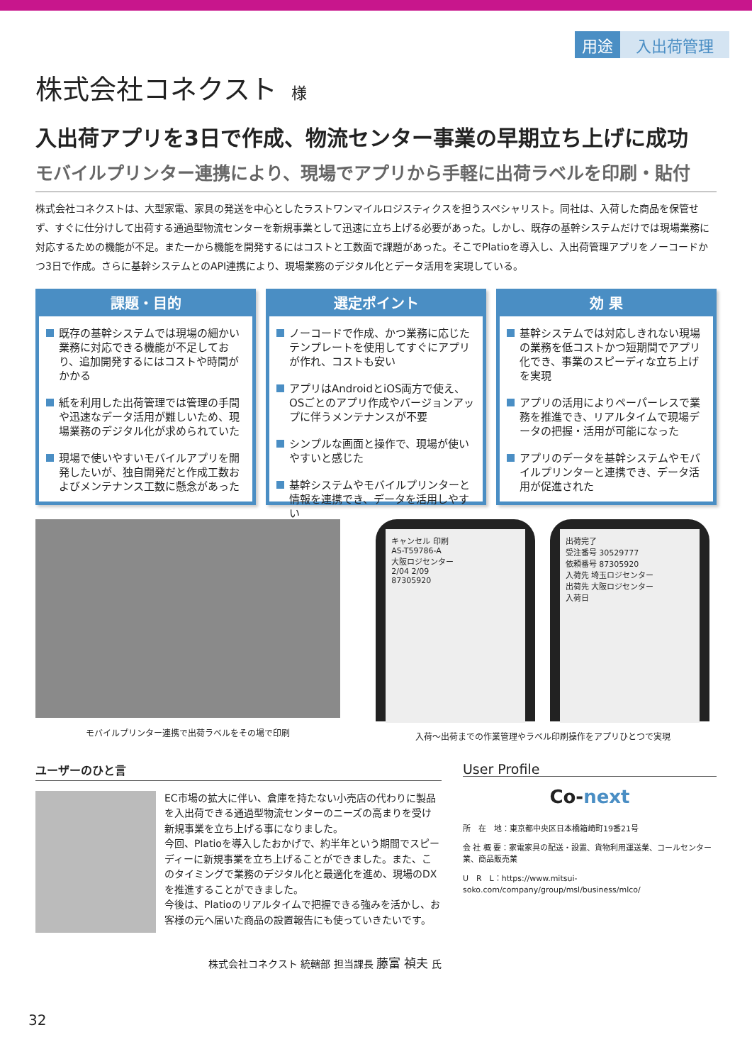用途 入出荷管理
株式会社コネクスト 様
入出荷アプリを3日で作成、物流センター事業の早期立ち上げに成功
モバイルプリンター連携により、現場でアプリから手軽に出荷ラベルを印刷・貼付
株式会社コネクストは、大型家電、家具の発送を中心としたラストワンマイルロジスティクスを担うスペシャリスト。同社は、入荷した商品を保管せず、すぐに仕分けして出荷する通過型物流センターを新規事業として迅速に立ち上げる必要があった。しかし、既存の基幹システムだけでは現場業務に対応するための機能が不足。また一から機能を開発するにはコストと工数面で課題があった。そこでPlatioを導入し、入出荷管理アプリをノーコードかつ3日で作成。さらに基幹システムとのAPI連携により、現場業務のデジタル化とデータ活用を実現している。
課題・目的
既存の基幹システムでは現場の細かい業務に対応できる機能が不足しており、追加開発するにはコストや時間がかかる
紙を利用した出荷管理では管理の手間や迅速なデータ活用が難しいため、現場業務のデジタル化が求められていた
現場で使いやすいモバイルアプリを開発したいが、独自開発だと作成工数およびメンテナンス工数に懸念があった
選定ポイント
ノーコードで作成、かつ業務に応じたテンプレートを使用してすぐにアプリが作れ、コストも安い
アプリはAndroidとiOS両方で使え、OSごとのアプリ作成やバージョンアップに伴うメンテナンスが不要
シンプルな画面と操作で、現場が使いやすいと感じた
基幹システムやモバイルプリンターと情報を連携でき、データを活用しやすい
効 果
基幹システムでは対応しきれない現場の業務を低コストかつ短期間でアプリ化でき、事業のスピーディな立ち上げを実現
アプリの活用によりペーパーレスで業務を推進でき、リアルタイムで現場データの把握・活用が可能になった
アプリのデータを基幹システムやモバイルプリンターと連携でき、データ活用が促進された
モバイルプリンター連携で出荷ラベルをその場で印刷
キャンセル 印刷
AS-T59786-A
大阪ロジセンター
2/04 2/09
87305920
出荷完了
受注番号 30529777
依頼番号 87305920
入荷先 埼玉ロジセンター
出荷先 大阪ロジセンター
入荷日
入荷〜出荷までの作業管理やラベル印刷操作をアプリひとつで実現
ユーザーのひと言
EC市場の拡大に伴い、倉庫を持たない小売店の代わりに製品を入出荷できる通過型物流センターのニーズの高まりを受け新規事業を立ち上げる事になりました。
今回、Platioを導入したおかげで、約半年という期間でスピーディーに新規事業を立ち上げることができました。また、このタイミングで業務のデジタル化と最適化を進め、現場のDXを推進することができました。
今後は、Platioのリアルタイムで把握できる強みを活かし、お客様の元へ届いた商品の設置報告にも使っていきたいです。
株式会社コネクスト 統轄部 担当課長 藤富 禎夫 氏
User Profile
Co-next
所　在　地：東京都中央区日本橋箱崎町19番21号
会 社 概 要：家電家具の配送・設置、貨物利用運送業、コールセンター業、商品販売業
U　R　L：https://www.mitsui-soko.com/company/group/msl/business/mlco/
32